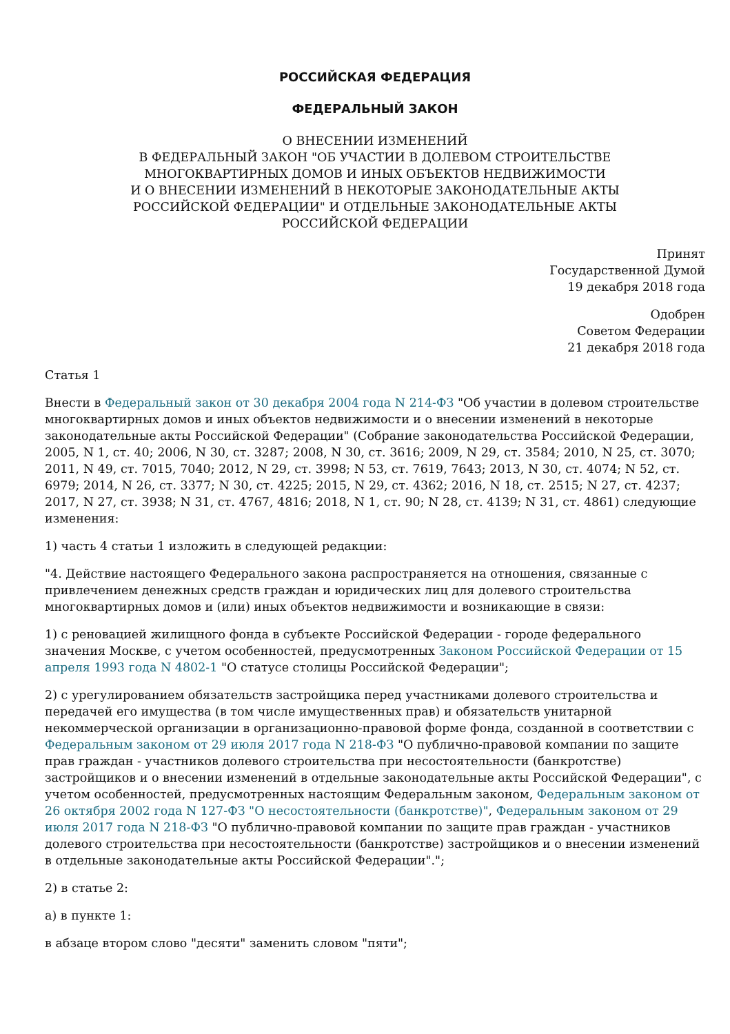РОССИЙСКАЯ ФЕДЕРАЦИЯ
ФЕДЕРАЛЬНЫЙ ЗАКОН
О ВНЕСЕНИИ ИЗМЕНЕНИЙ
В ФЕДЕРАЛЬНЫЙ ЗАКОН "ОБ УЧАСТИИ В ДОЛЕВОМ СТРОИТЕЛЬСТВЕ
МНОГОКВАРТИРНЫХ ДОМОВ И ИНЫХ ОБЪЕКТОВ НЕДВИЖИМОСТИ
И О ВНЕСЕНИИ ИЗМЕНЕНИЙ В НЕКОТОРЫЕ ЗАКОНОДАТЕЛЬНЫЕ АКТЫ
РОССИЙСКОЙ ФЕДЕРАЦИИ" И ОТДЕЛЬНЫЕ ЗАКОНОДАТЕЛЬНЫЕ АКТЫ
РОССИЙСКОЙ ФЕДЕРАЦИИ
Принят
Государственной Думой
19 декабря 2018 года
Одобрен
Советом Федерации
21 декабря 2018 года
Статья 1
Внести в Федеральный закон от 30 декабря 2004 года N 214-ФЗ "Об участии в долевом строительстве многоквартирных домов и иных объектов недвижимости и о внесении изменений в некоторые законодательные акты Российской Федерации" (Собрание законодательства Российской Федерации, 2005, N 1, ст. 40; 2006, N 30, ст. 3287; 2008, N 30, ст. 3616; 2009, N 29, ст. 3584; 2010, N 25, ст. 3070; 2011, N 49, ст. 7015, 7040; 2012, N 29, ст. 3998; N 53, ст. 7619, 7643; 2013, N 30, ст. 4074; N 52, ст. 6979; 2014, N 26, ст. 3377; N 30, ст. 4225; 2015, N 29, ст. 4362; 2016, N 18, ст. 2515; N 27, ст. 4237; 2017, N 27, ст. 3938; N 31, ст. 4767, 4816; 2018, N 1, ст. 90; N 28, ст. 4139; N 31, ст. 4861) следующие изменения:
1) часть 4 статьи 1 изложить в следующей редакции:
"4. Действие настоящего Федерального закона распространяется на отношения, связанные с привлечением денежных средств граждан и юридических лиц для долевого строительства многоквартирных домов и (или) иных объектов недвижимости и возникающие в связи:
1) с реновацией жилищного фонда в субъекте Российской Федерации - городе федерального значения Москве, с учетом особенностей, предусмотренных Законом Российской Федерации от 15 апреля 1993 года N 4802-1 "О статусе столицы Российской Федерации";
2) с урегулированием обязательств застройщика перед участниками долевого строительства и передачей его имущества (в том числе имущественных прав) и обязательств унитарной некоммерческой организации в организационно-правовой форме фонда, созданной в соответствии с Федеральным законом от 29 июля 2017 года N 218-ФЗ "О публично-правовой компании по защите прав граждан - участников долевого строительства при несостоятельности (банкротстве) застройщиков и о внесении изменений в отдельные законодательные акты Российской Федерации", с учетом особенностей, предусмотренных настоящим Федеральным законом, Федеральным законом от 26 октября 2002 года N 127-ФЗ "О несостоятельности (банкротстве)", Федеральным законом от 29 июля 2017 года N 218-ФЗ "О публично-правовой компании по защите прав граждан - участников долевого строительства при несостоятельности (банкротстве) застройщиков и о внесении изменений в отдельные законодательные акты Российской Федерации".";
2) в статье 2:
а) в пункте 1:
в абзаце втором слово "десяти" заменить словом "пяти";